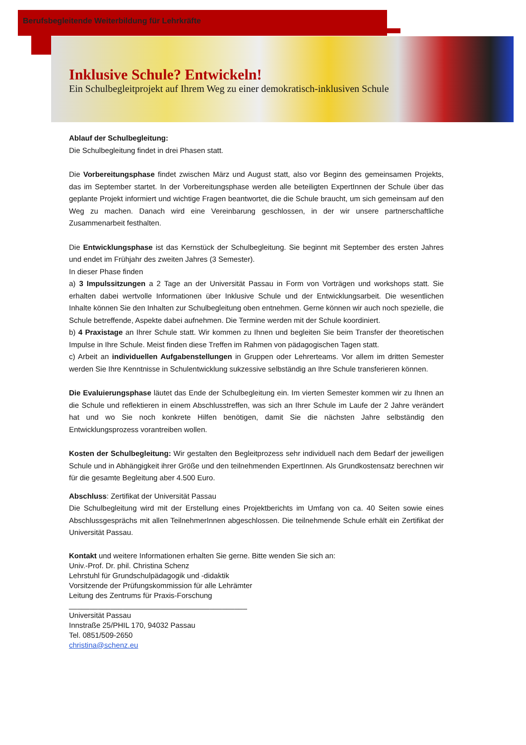Berufsbegleitende Weiterbildung für Lehrkräfte
Inklusive Schule? Entwickeln!
Ein Schulbegleitprojekt auf Ihrem Weg zu einer demokratisch-inklusiven Schule
Ablauf der Schulbegleitung:
Die Schulbegleitung findet in drei Phasen statt.
Die Vorbereitungsphase findet zwischen März und August statt, also vor Beginn des gemeinsamen Projekts, das im September startet. In der Vorbereitungsphase werden alle beteiligten ExpertInnen der Schule über das geplante Projekt informiert und wichtige Fragen beantwortet, die die Schule braucht, um sich gemeinsam auf den Weg zu machen. Danach wird eine Vereinbarung geschlossen, in der wir unsere partnerschaftliche Zusammenarbeit festhalten.
Die Entwicklungsphase ist das Kernstück der Schulbegleitung. Sie beginnt mit September des ersten Jahres und endet im Frühjahr des zweiten Jahres (3 Semester).
In dieser Phase finden
a) 3 Impulssitzungen a 2 Tage an der Universität Passau in Form von Vorträgen und workshops statt. Sie erhalten dabei wertvolle Informationen über Inklusive Schule und der Entwicklungsarbeit. Die wesentlichen Inhalte können Sie den Inhalten zur Schulbegleitung oben entnehmen. Gerne können wir auch noch spezielle, die Schule betreffende, Aspekte dabei aufnehmen. Die Termine werden mit der Schule koordiniert.
b) 4 Praxistage an Ihrer Schule statt. Wir kommen zu Ihnen und begleiten Sie beim Transfer der theoretischen Impulse in Ihre Schule. Meist finden diese Treffen im Rahmen von pädagogischen Tagen statt.
c) Arbeit an individuellen Aufgabenstellungen in Gruppen oder Lehrerteams. Vor allem im dritten Semester werden Sie Ihre Kenntnisse in Schulentwicklung sukzessive selbständig an Ihre Schule transferieren können.
Die Evaluierungsphase läutet das Ende der Schulbegleitung ein. Im vierten Semester kommen wir zu Ihnen an die Schule und reflektieren in einem Abschlusstreffen, was sich an Ihrer Schule im Laufe der 2 Jahre verändert hat und wo Sie noch konkrete Hilfen benötigen, damit Sie die nächsten Jahre selbständig den Entwicklungsprozess vorantreiben wollen.
Kosten der Schulbegleitung: Wir gestalten den Begleitprozess sehr individuell nach dem Bedarf der jeweiligen Schule und in Abhängigkeit ihrer Größe und den teilnehmenden ExpertInnen. Als Grundkostensatz berechnen wir für die gesamte Begleitung aber 4.500 Euro.
Abschluss: Zertifikat der Universität Passau
Die Schulbegleitung wird mit der Erstellung eines Projektberichts im Umfang von ca. 40 Seiten sowie eines Abschlussgesprächs mit allen TeilnehmerInnen abgeschlossen. Die teilnehmende Schule erhält ein Zertifikat der Universität Passau.
Kontakt und weitere Informationen erhalten Sie gerne. Bitte wenden Sie sich an:
Univ.-Prof. Dr. phil. Christina Schenz
Lehrstuhl für Grundschulpädagogik und -didaktik
Vorsitzende der Prüfungskommission für alle Lehrämter
Leitung des Zentrums für Praxis-Forschung
___________________________________________
Universität Passau
Innstraße 25/PHIL 170, 94032 Passau
Tel. 0851/509-2650
christina@schenz.eu